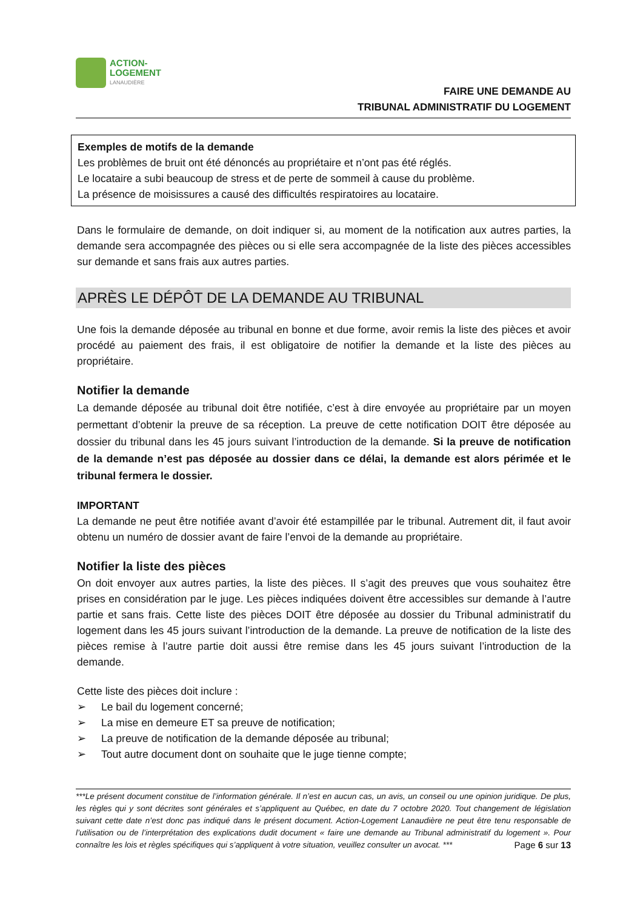ACTION-
LOGEMENT
LANAUDIÈRE
FAIRE UNE DEMANDE AU
TRIBUNAL ADMINISTRATIF DU LOGEMENT
Exemples de motifs de la demande
Les problèmes de bruit ont été dénoncés au propriétaire et n’ont pas été réglés.
Le locataire a subi beaucoup de stress et de perte de sommeil à cause du problème.
La présence de moisissures a causé des difficultés respiratoires au locataire.
Dans le formulaire de demande, on doit indiquer si, au moment de la notification aux autres parties, la demande sera accompagnée des pièces ou si elle sera accompagnée de la liste des pièces accessibles sur demande et sans frais aux autres parties.
APRÈS LE DÉPÔT DE LA DEMANDE AU TRIBUNAL
Une fois la demande déposée au tribunal en bonne et due forme, avoir remis la liste des pièces et avoir procédé au paiement des frais, il est obligatoire de notifier la demande et la liste des pièces au propriétaire.
Notifier la demande
La demande déposée au tribunal doit être notifiée, c’est à dire envoyée au propriétaire par un moyen permettant d’obtenir la preuve de sa réception. La preuve de cette notification DOIT être déposée au dossier du tribunal dans les 45 jours suivant l’introduction de la demande. Si la preuve de notification de la demande n’est pas déposée au dossier dans ce délai, la demande est alors périmée et le tribunal fermera le dossier.
IMPORTANT
La demande ne peut être notifiée avant d’avoir été estampillée par le tribunal. Autrement dit, il faut avoir obtenu un numéro de dossier avant de faire l’envoi de la demande au propriétaire.
Notifier la liste des pièces
On doit envoyer aux autres parties, la liste des pièces. Il s’agit des preuves que vous souhaitez être prises en considération par le juge. Les pièces indiquées doivent être accessibles sur demande à l’autre partie et sans frais. Cette liste des pièces DOIT être déposée au dossier du Tribunal administratif du logement dans les 45 jours suivant l’introduction de la demande. La preuve de notification de la liste des pièces remise à l’autre partie doit aussi être remise dans les 45 jours suivant l’introduction de la demande.
Cette liste des pièces doit inclure :
➢ Le bail du logement concerné;
➢ La mise en demeure ET sa preuve de notification;
➢ La preuve de notification de la demande déposée au tribunal;
➢ Tout autre document dont on souhaite que le juge tienne compte;
***Le présent document constitue de l’information générale. Il n’est en aucun cas, un avis, un conseil ou une opinion juridique. De plus, les règles qui y sont décrites sont générales et s’appliquent au Québec, en date du 7 octobre 2020. Tout changement de législation suivant cette date n’est donc pas indiqué dans le présent document. Action-Logement Lanaudière ne peut être tenu responsable de l’utilisation ou de l’interprétation des explications dudit document « faire une demande au Tribunal administratif du logement ». Pour connaître les lois et règles spécifiques qui s’appliquent à votre situation, veuillez consulter un avocat. *** Page 6 sur 13